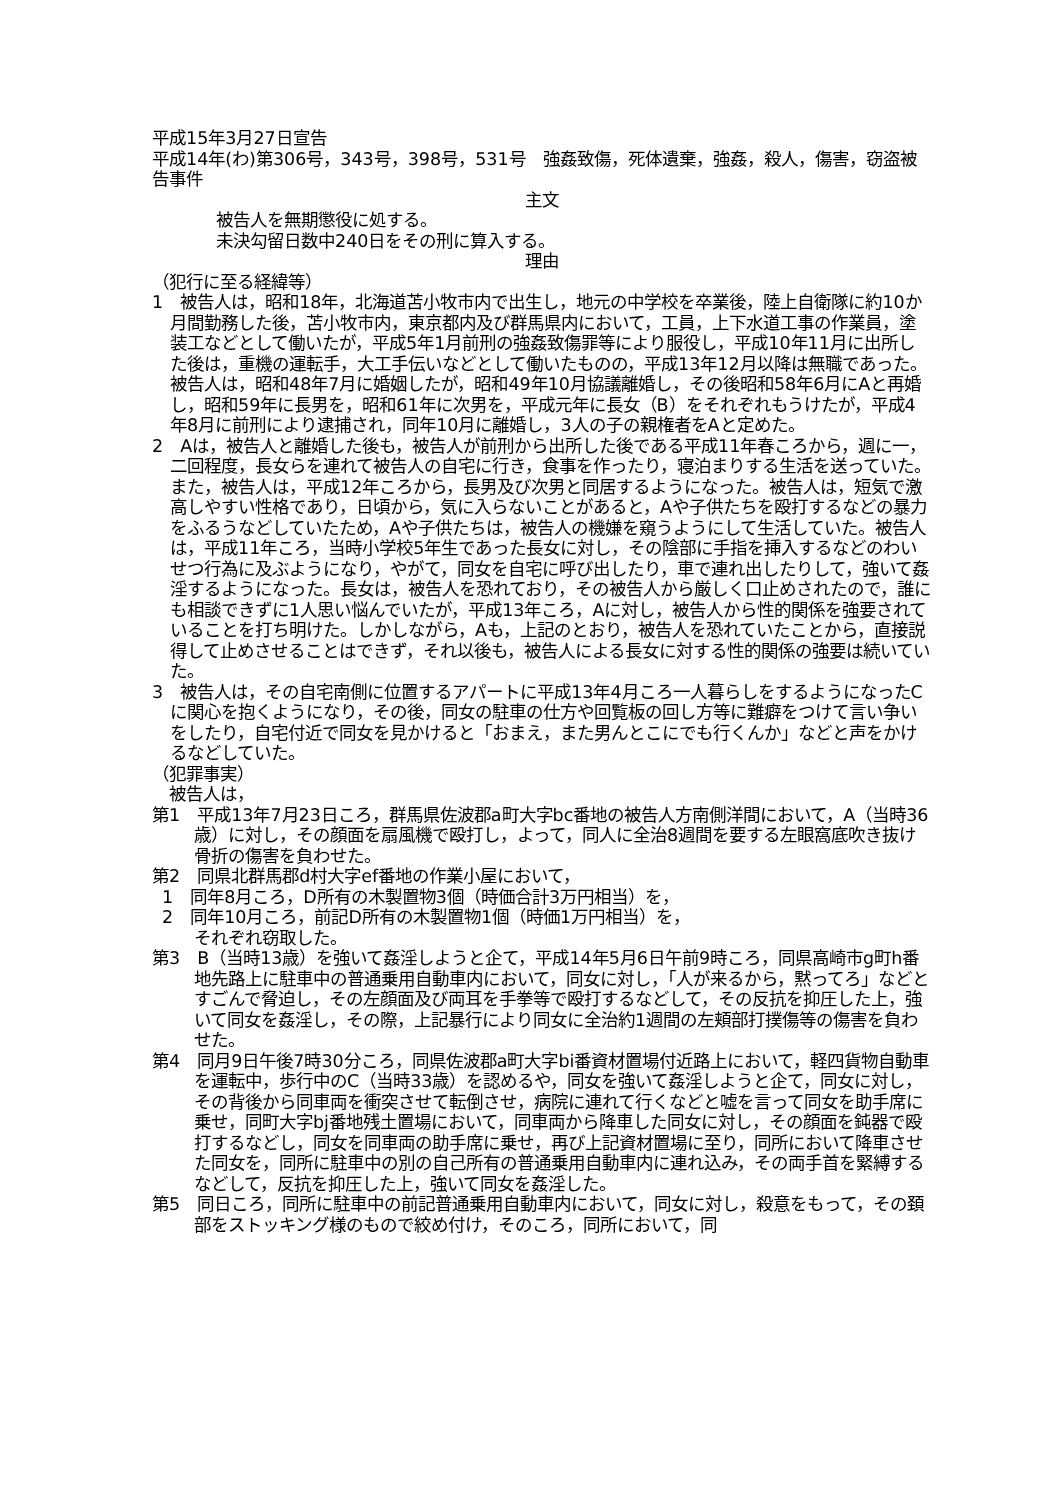平成15年3月27日宣告
平成14年(わ)第306号，343号，398号，531号　強姦致傷，死体遺棄，強姦，殺人，傷害，窃盗被告事件
主文
被告人を無期懲役に処する。
未決勾留日数中240日をその刑に算入する。
理由
（犯行に至る経緯等）
1　被告人は，昭和18年，北海道苫小牧市内で出生し，地元の中学校を卒業後，陸上自衛隊に約10か月間勤務した後，苫小牧市内，東京都内及び群馬県内において，工員，上下水道工事の作業員，塗装工などとして働いたが，平成5年1月前刑の強姦致傷罪等により服役し，平成10年11月に出所した後は，重機の運転手，大工手伝いなどとして働いたものの，平成13年12月以降は無職であった。被告人は，昭和48年7月に婚姻したが，昭和49年10月協議離婚し，その後昭和58年6月にAと再婚し，昭和59年に長男を，昭和61年に次男を，平成元年に長女（B）をそれぞれもうけたが，平成4年8月に前刑により逮捕され，同年10月に離婚し，3人の子の親権者をAと定めた。
2　Aは，被告人と離婚した後も，被告人が前刑から出所した後である平成11年春ころから，週に一，二回程度，長女らを連れて被告人の自宅に行き，食事を作ったり，寝泊まりする生活を送っていた。また，被告人は，平成12年ころから，長男及び次男と同居するようになった。被告人は，短気で激高しやすい性格であり，日頃から，気に入らないことがあると，Aや子供たちを殴打するなどの暴力をふるうなどしていたため，Aや子供たちは，被告人の機嫌を窺うようにして生活していた。被告人は，平成11年ころ，当時小学校5年生であった長女に対し，その陰部に手指を挿入するなどのわいせつ行為に及ぶようになり，やがて，同女を自宅に呼び出したり，車で連れ出したりして，強いて姦淫するようになった。長女は，被告人を恐れており，その被告人から厳しく口止めされたので，誰にも相談できずに1人思い悩んでいたが，平成13年ころ，Aに対し，被告人から性的関係を強要されていることを打ち明けた。しかしながら，Aも，上記のとおり，被告人を恐れていたことから，直接説得して止めさせることはできず，それ以後も，被告人による長女に対する性的関係の強要は続いていた。
3　被告人は，その自宅南側に位置するアパートに平成13年4月ころ一人暮らしをするようになったCに関心を抱くようになり，その後，同女の駐車の仕方や回覧板の回し方等に難癖をつけて言い争いをしたり，自宅付近で同女を見かけると「おまえ，また男んとこにでも行くんか」などと声をかけるなどしていた。
（犯罪事実）
　被告人は，
第1　平成13年7月23日ころ，群馬県佐波郡a町大字bc番地の被告人方南側洋間において，A（当時36歳）に対し，その顔面を扇風機で殴打し，よって，同人に全治8週間を要する左眼窩底吹き抜け骨折の傷害を負わせた。
第2　同県北群馬郡d村大字ef番地の作業小屋において，
1　同年8月ころ，D所有の木製置物3個（時価合計3万円相当）を，
2　同年10月ころ，前記D所有の木製置物1個（時価1万円相当）を，
それぞれ窃取した。
第3　B（当時13歳）を強いて姦淫しようと企て，平成14年5月6日午前9時ころ，同県高崎市g町h番地先路上に駐車中の普通乗用自動車内において，同女に対し，「人が来るから，黙ってろ」などとすごんで脅迫し，その左顔面及び両耳を手拳等で殴打するなどして，その反抗を抑圧した上，強いて同女を姦淫し，その際，上記暴行により同女に全治約1週間の左頬部打撲傷等の傷害を負わせた。
第4　同月9日午後7時30分ころ，同県佐波郡a町大字bi番資材置場付近路上において，軽四貨物自動車を運転中，歩行中のC（当時33歳）を認めるや，同女を強いて姦淫しようと企て，同女に対し，その背後から同車両を衝突させて転倒させ，病院に連れて行くなどと嘘を言って同女を助手席に乗せ，同町大字bj番地残土置場において，同車両から降車した同女に対し，その顔面を鈍器で殴打するなどし，同女を同車両の助手席に乗せ，再び上記資材置場に至り，同所において降車させた同女を，同所に駐車中の別の自己所有の普通乗用自動車内に連れ込み，その両手首を緊縛するなどして，反抗を抑圧した上，強いて同女を姦淫した。
第5　同日ころ，同所に駐車中の前記普通乗用自動車内において，同女に対し，殺意をもって，その頚部をストッキング様のもので絞め付け，そのころ，同所において，同